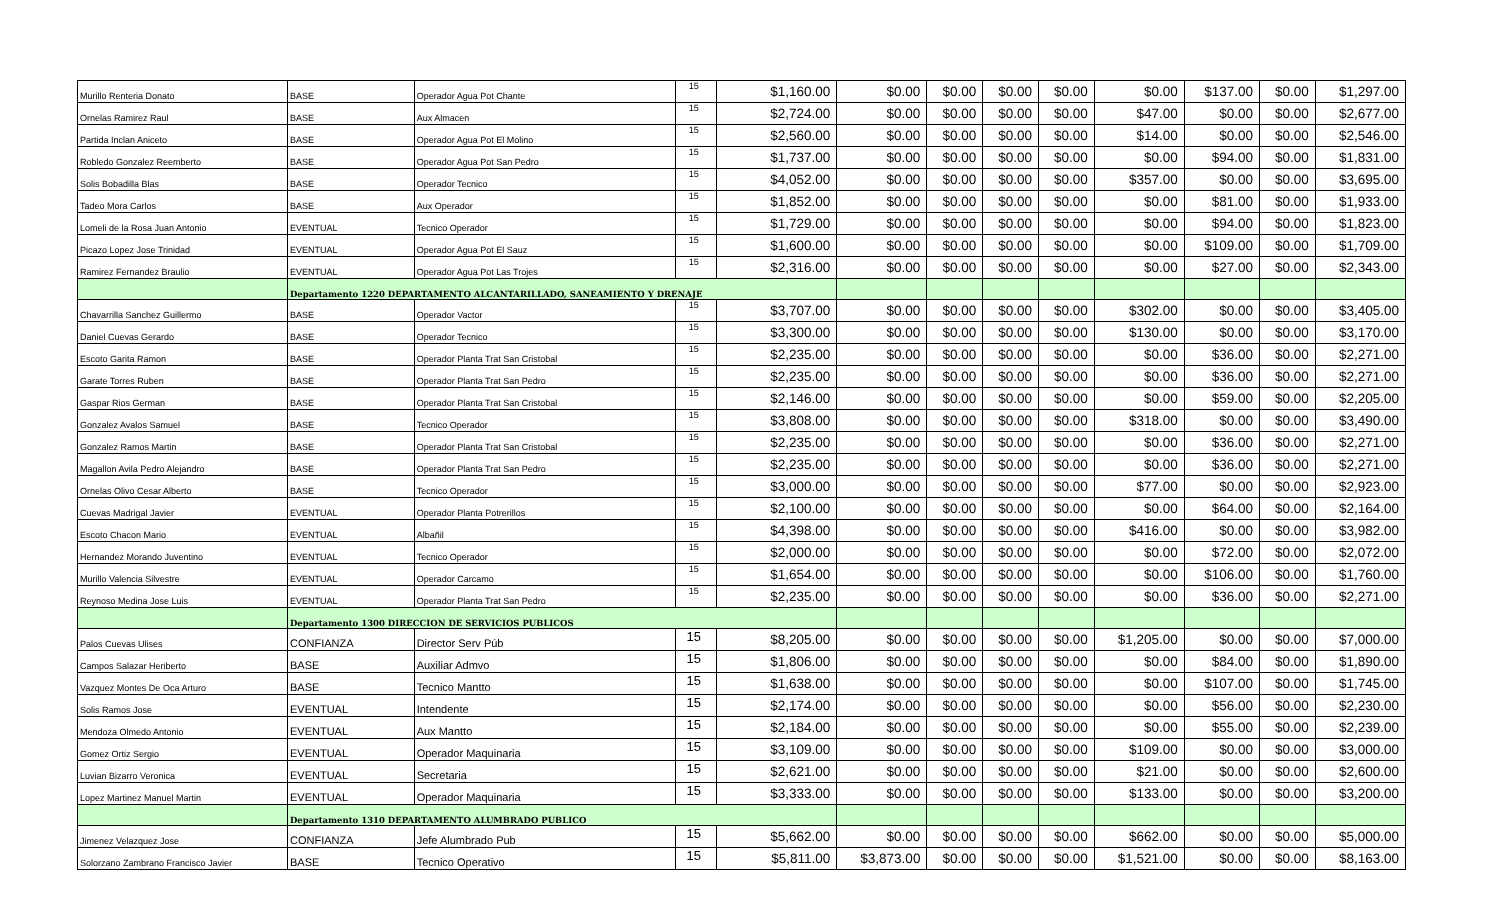| Murillo Renteria Donato | BASE | Operador Agua Pot Chante | 15 | $1,160.00 | $0.00 | $0.00 | $0.00 | $0.00 | $0.00 | $137.00 | $0.00 | $1,297.00 |
| Ornelas Ramirez Raul | BASE | Aux Almacen | 15 | $2,724.00 | $0.00 | $0.00 | $0.00 | $0.00 | $47.00 | $0.00 | $0.00 | $2,677.00 |
| Partida Inclan Aniceto | BASE | Operador Agua Pot El Molino | 15 | $2,560.00 | $0.00 | $0.00 | $0.00 | $0.00 | $14.00 | $0.00 | $0.00 | $2,546.00 |
| Robledo Gonzalez Reemberto | BASE | Operador Agua Pot San Pedro | 15 | $1,737.00 | $0.00 | $0.00 | $0.00 | $0.00 | $0.00 | $94.00 | $0.00 | $1,831.00 |
| Solis Bobadilla Blas | BASE | Operador Tecnico | 15 | $4,052.00 | $0.00 | $0.00 | $0.00 | $0.00 | $357.00 | $0.00 | $0.00 | $3,695.00 |
| Tadeo Mora Carlos | BASE | Aux Operador | 15 | $1,852.00 | $0.00 | $0.00 | $0.00 | $0.00 | $0.00 | $81.00 | $0.00 | $1,933.00 |
| Lomeli de la Rosa Juan Antonio | EVENTUAL | Tecnico Operador | 15 | $1,729.00 | $0.00 | $0.00 | $0.00 | $0.00 | $0.00 | $94.00 | $0.00 | $1,823.00 |
| Picazo Lopez Jose Trinidad | EVENTUAL | Operador Agua Pot El Sauz | 15 | $1,600.00 | $0.00 | $0.00 | $0.00 | $0.00 | $0.00 | $109.00 | $0.00 | $1,709.00 |
| Ramirez Fernandez Braulio | EVENTUAL | Operador Agua Pot Las Trojes | 15 | $2,316.00 | $0.00 | $0.00 | $0.00 | $0.00 | $0.00 | $27.00 | $0.00 | $2,343.00 |
| | Departamento 1220 DEPARTAMENTO ALCANTARILLADO, SANEAMIENTO Y DRENAJE | | | | | | | | | | | |
| Chavarrilla Sanchez Guillermo | BASE | Operador Vactor | 15 | $3,707.00 | $0.00 | $0.00 | $0.00 | $0.00 | $302.00 | $0.00 | $0.00 | $3,405.00 |
| Daniel Cuevas Gerardo | BASE | Operador Tecnico | 15 | $3,300.00 | $0.00 | $0.00 | $0.00 | $0.00 | $130.00 | $0.00 | $0.00 | $3,170.00 |
| Escoto Garita Ramon | BASE | Operador Planta Trat San Cristobal | 15 | $2,235.00 | $0.00 | $0.00 | $0.00 | $0.00 | $0.00 | $36.00 | $0.00 | $2,271.00 |
| Garate Torres Ruben | BASE | Operador Planta Trat San Pedro | 15 | $2,235.00 | $0.00 | $0.00 | $0.00 | $0.00 | $0.00 | $36.00 | $0.00 | $2,271.00 |
| Gaspar Rios German | BASE | Operador Planta Trat San Cristobal | 15 | $2,146.00 | $0.00 | $0.00 | $0.00 | $0.00 | $0.00 | $59.00 | $0.00 | $2,205.00 |
| Gonzalez Avalos Samuel | BASE | Tecnico Operador | 15 | $3,808.00 | $0.00 | $0.00 | $0.00 | $0.00 | $318.00 | $0.00 | $0.00 | $3,490.00 |
| Gonzalez Ramos Martin | BASE | Operador Planta Trat San Cristobal | 15 | $2,235.00 | $0.00 | $0.00 | $0.00 | $0.00 | $0.00 | $36.00 | $0.00 | $2,271.00 |
| Magallon Avila Pedro Alejandro | BASE | Operador Planta Trat San Pedro | 15 | $2,235.00 | $0.00 | $0.00 | $0.00 | $0.00 | $0.00 | $36.00 | $0.00 | $2,271.00 |
| Ornelas Olivo Cesar Alberto | BASE | Tecnico Operador | 15 | $3,000.00 | $0.00 | $0.00 | $0.00 | $0.00 | $77.00 | $0.00 | $0.00 | $2,923.00 |
| Cuevas Madrigal Javier | EVENTUAL | Operador Planta Potrerillos | 15 | $2,100.00 | $0.00 | $0.00 | $0.00 | $0.00 | $0.00 | $64.00 | $0.00 | $2,164.00 |
| Escoto Chacon Mario | EVENTUAL | Albañil | 15 | $4,398.00 | $0.00 | $0.00 | $0.00 | $0.00 | $416.00 | $0.00 | $0.00 | $3,982.00 |
| Hernandez Morando Juventino | EVENTUAL | Tecnico Operador | 15 | $2,000.00 | $0.00 | $0.00 | $0.00 | $0.00 | $0.00 | $72.00 | $0.00 | $2,072.00 |
| Murillo Valencia Silvestre | EVENTUAL | Operador Carcamo | 15 | $1,654.00 | $0.00 | $0.00 | $0.00 | $0.00 | $0.00 | $106.00 | $0.00 | $1,760.00 |
| Reynoso Medina Jose Luis | EVENTUAL | Operador Planta Trat San Pedro | 15 | $2,235.00 | $0.00 | $0.00 | $0.00 | $0.00 | $0.00 | $36.00 | $0.00 | $2,271.00 |
| | Departamento 1300 DIRECCION DE SERVICIOS PUBLICOS | | | | | | | | | | | |
| Palos Cuevas Ulises | CONFIANZA | Director Serv Púb | 15 | $8,205.00 | $0.00 | $0.00 | $0.00 | $0.00 | $1,205.00 | $0.00 | $0.00 | $7,000.00 |
| Campos Salazar Heriberto | BASE | Auxiliar Admvo | 15 | $1,806.00 | $0.00 | $0.00 | $0.00 | $0.00 | $0.00 | $84.00 | $0.00 | $1,890.00 |
| Vazquez Montes De Oca Arturo | BASE | Tecnico Mantto | 15 | $1,638.00 | $0.00 | $0.00 | $0.00 | $0.00 | $0.00 | $107.00 | $0.00 | $1,745.00 |
| Solis Ramos Jose | EVENTUAL | Intendente | 15 | $2,174.00 | $0.00 | $0.00 | $0.00 | $0.00 | $0.00 | $56.00 | $0.00 | $2,230.00 |
| Mendoza Olmedo Antonio | EVENTUAL | Aux Mantto | 15 | $2,184.00 | $0.00 | $0.00 | $0.00 | $0.00 | $0.00 | $55.00 | $0.00 | $2,239.00 |
| Gomez Ortiz Sergio | EVENTUAL | Operador Maquinaria | 15 | $3,109.00 | $0.00 | $0.00 | $0.00 | $0.00 | $109.00 | $0.00 | $0.00 | $3,000.00 |
| Luvian Bizarro Veronica | EVENTUAL | Secretaria | 15 | $2,621.00 | $0.00 | $0.00 | $0.00 | $0.00 | $21.00 | $0.00 | $0.00 | $2,600.00 |
| Lopez Martinez Manuel Martin | EVENTUAL | Operador Maquinaria | 15 | $3,333.00 | $0.00 | $0.00 | $0.00 | $0.00 | $133.00 | $0.00 | $0.00 | $3,200.00 |
| | Departamento 1310 DEPARTAMENTO ALUMBRADO PUBLICO | | | | | | | | | | | |
| Jimenez Velazquez Jose | CONFIANZA | Jefe Alumbrado Pub | 15 | $5,662.00 | $0.00 | $0.00 | $0.00 | $0.00 | $662.00 | $0.00 | $0.00 | $5,000.00 |
| Solorzano Zambrano Francisco Javier | BASE | Tecnico Operativo | 15 | $5,811.00 | $3,873.00 | $0.00 | $0.00 | $0.00 | $1,521.00 | $0.00 | $0.00 | $8,163.00 |